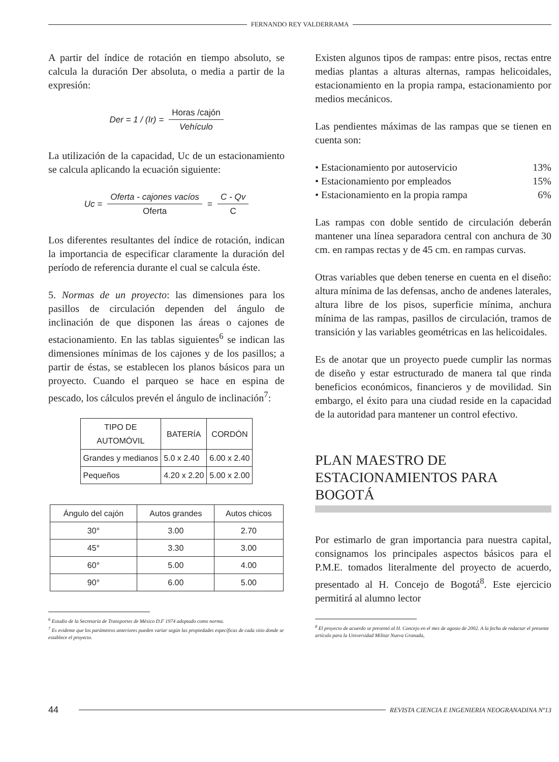FERNANDO REY VALDERRAMA
A partir del índice de rotación en tiempo absoluto, se calcula la duración Der absoluta, o media a partir de la expresión:
Der = 1 / (Ir) = Horas /cajón Vehículo
La utilización de la capacidad, Uc de un estacionamiento se calcula aplicando la ecuación siguiente:
Uc = Oferta - cajones vacíos Oferta = C - Qv C
Los diferentes resultantes del índice de rotación, indican la importancia de especificar claramente la duración del período de referencia durante el cual se calcula éste.
5. Normas de un proyecto: las dimensiones para los pasillos de circulación dependen del ángulo de inclinación de que disponen las áreas o cajones de estacionamiento. En las tablas siguientes<sup>6</sup> se indican las dimensiones mínimas de los cajones y de los pasillos; a partir de éstas, se establecen los planos básicos para un proyecto. Cuando el parqueo se hace en espina de pescado, los cálculos prevén el ángulo de inclinación<sup>7</sup>:
| TIPO DE AUTOMÓVIL | BATERÍA | CORDÓN |
| --- | --- | --- |
| Grandes y medianos | 5.0 x 2.40 | 6.00 x 2.40 |
| Pequeños | 4.20 x 2.20 | 5.00 x 2.00 |
| Ángulo del cajón | Autos grandes | Autos chicos |
| --- | --- | --- |
| 30° | 3.00 | 2.70 |
| 45° | 3.30 | 3.00 |
| 60° | 5.00 | 4.00 |
| 90° | 6.00 | 5.00 |
<sup>6</sup> Estudio de la Secretaría de Transportes de México D.F 1974 adoptado como norma.
<sup>7</sup> Es evidente que los parámetros anteriores pueden variar según las propiedades específicas de cada sitio donde se establece el proyecto.
Existen algunos tipos de rampas: entre pisos, rectas entre medias plantas a alturas alternas, rampas helicoidales, estacionamiento en la propia rampa, estacionamiento por medios mecánicos.
Las pendientes máximas de las rampas que se tienen en cuenta son:
• Estacionamiento por autoservicio 13%
• Estacionamiento por empleados 15%
• Estacionamiento en la propia rampa 6%
Las rampas con doble sentido de circulación deberán mantener una línea separadora central con anchura de 30 cm. en rampas rectas y de 45 cm. en rampas curvas.
Otras variables que deben tenerse en cuenta en el diseño: altura mínima de las defensas, ancho de andenes laterales, altura libre de los pisos, superficie mínima, anchura mínima de las rampas, pasillos de circulación, tramos de transición y las variables geométricas en las helicoidales.
Es de anotar que un proyecto puede cumplir las normas de diseño y estar estructurado de manera tal que rinda beneficios económicos, financieros y de movilidad. Sin embargo, el éxito para una ciudad reside en la capacidad de la autoridad para mantener un control efectivo.
PLAN MAESTRO DE ESTACIONAMIENTOS PARA BOGOTÁ
Por estimarlo de gran importancia para nuestra capital, consignamos los principales aspectos básicos para el P.M.E. tomados literalmente del proyecto de acuerdo, presentado al H. Concejo de Bogotá<sup>8</sup>. Este ejercicio permitirá al alumno lector
<sup>8</sup> El proyecto de acuerdo se presentó al H. Concejo en el mes de agosto de 2002. A la fecha de redactar el presente artículo para la Universidad Militar Nueva Granada,
44
REVISTA CIENCIA E INGENIERIA NEOGRANADINA Nº13